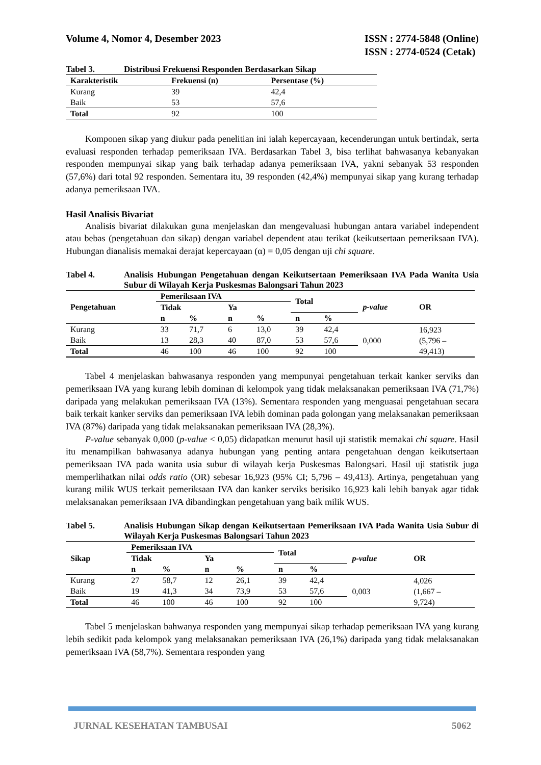Volume 4, Nomor 4, Desember 2023
ISSN : 2774-5848 (Online)
ISSN : 2774-0524 (Cetak)
Tabel 3. Distribusi Frekuensi Responden Berdasarkan Sikap
| Karakteristik | Frekuensi (n) | Persentase (%) |
| --- | --- | --- |
| Kurang | 39 | 42,4 |
| Baik | 53 | 57,6 |
| Total | 92 | 100 |
Komponen sikap yang diukur pada penelitian ini ialah kepercayaan, kecenderungan untuk bertindak, serta evaluasi responden terhadap pemeriksaan IVA. Berdasarkan Tabel 3, bisa terlihat bahwasanya kebanyakan responden mempunyai sikap yang baik terhadap adanya pemeriksaan IVA, yakni sebanyak 53 responden (57,6%) dari total 92 responden. Sementara itu, 39 responden (42,4%) mempunyai sikap yang kurang terhadap adanya pemeriksaan IVA.
Hasil Analisis Bivariat
Analisis bivariat dilakukan guna menjelaskan dan mengevaluasi hubungan antara variabel independent atau bebas (pengetahuan dan sikap) dengan variabel dependent atau terikat (keikutsertaan pemeriksaan IVA). Hubungan dianalisis memakai derajat kepercayaan (α) = 0,05 dengan uji chi square.
Tabel 4. Analisis Hubungan Pengetahuan dengan Keikutsertaan Pemeriksaan IVA Pada Wanita Usia Subur di Wilayah Kerja Puskesmas Balongsari Tahun 2023
| Pengetahuan | Pemeriksaan IVA | | | | Total | | p-value | OR |
| --- | --- | --- | --- | --- | --- | --- | --- | --- |
| | Tidak | | Ya | | | | | |
| | n | % | n | % | n | % | | |
| Kurang | 33 | 71,7 | 6 | 13,0 | 39 | 42,4 | 0,000 | 16,923 (5,796 – 49,413) |
| Baik | 13 | 28,3 | 40 | 87,0 | 53 | 57,6 | | |
| Total | 46 | 100 | 46 | 100 | 92 | 100 | | |
Tabel 4 menjelaskan bahwasanya responden yang mempunyai pengetahuan terkait kanker serviks dan pemeriksaan IVA yang kurang lebih dominan di kelompok yang tidak melaksanakan pemeriksaan IVA (71,7%) daripada yang melakukan pemeriksaan IVA (13%). Sementara responden yang menguasai pengetahuan secara baik terkait kanker serviks dan pemeriksaan IVA lebih dominan pada golongan yang melaksanakan pemeriksaan IVA (87%) daripada yang tidak melaksanakan pemeriksaan IVA (28,3%).
P-value sebanyak 0,000 (p-value < 0,05) didapatkan menurut hasil uji statistik memakai chi square. Hasil itu menampilkan bahwasanya adanya hubungan yang penting antara pengetahuan dengan keikutsertaan pemeriksaan IVA pada wanita usia subur di wilayah kerja Puskesmas Balongsari. Hasil uji statistik juga memperlihatkan nilai odds ratio (OR) sebesar 16,923 (95% CI; 5,796 – 49,413). Artinya, pengetahuan yang kurang milik WUS terkait pemeriksaan IVA dan kanker serviks berisiko 16,923 kali lebih banyak agar tidak melaksanakan pemeriksaan IVA dibandingkan pengetahuan yang baik milik WUS.
Tabel 5. Analisis Hubungan Sikap dengan Keikutsertaan Pemeriksaan IVA Pada Wanita Usia Subur di Wilayah Kerja Puskesmas Balongsari Tahun 2023
| Sikap | Pemeriksaan IVA | | | | Total | | p-value | OR |
| --- | --- | --- | --- | --- | --- | --- | --- | --- |
| | Tidak | | Ya | | | | | |
| | n | % | n | % | n | % | | |
| Kurang | 27 | 58,7 | 12 | 26,1 | 39 | 42,4 | 0,003 | 4,026 (1,667 – 9,724) |
| Baik | 19 | 41,3 | 34 | 73,9 | 53 | 57,6 | | |
| Total | 46 | 100 | 46 | 100 | 92 | 100 | | |
Tabel 5 menjelaskan bahwanya responden yang mempunyai sikap terhadap pemeriksaan IVA yang kurang lebih sedikit pada kelompok yang melaksanakan pemeriksaan IVA (26,1%) daripada yang tidak melaksanakan pemeriksaan IVA (58,7%). Sementara responden yang
JURNAL KESEHATAN TAMBUSAI 5062